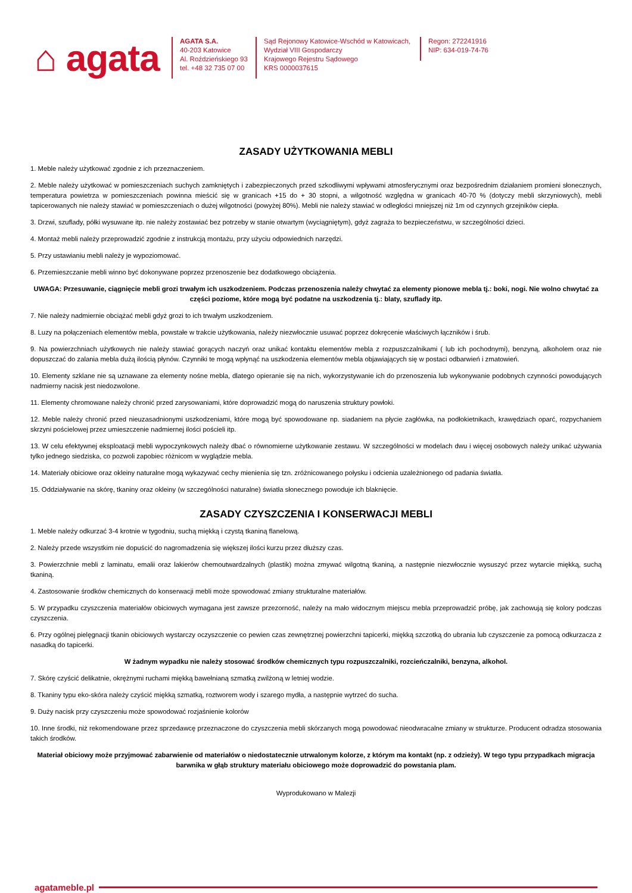⌂ agata
AGATA S.A.
40-203 Katowice
Al. Roździeńskiego 93
tel. +48 32 735 07 00
Sąd Rejonowy Katowice-Wschód w Katowicach,
Wydział VIII Gospodarczy
Krajowego Rejestru Sądowego
KRS 0000037615
Regon: 272241916
NIP: 634-019-74-76
ZASADY UŻYTKOWANIA MEBLI
1. Meble należy użytkować zgodnie z ich przeznaczeniem.
2. Meble należy użytkować w pomieszczeniach suchych zamkniętych i zabezpieczonych przed szkodliwymi wpływami atmosferycznymi oraz bezpośrednim działaniem promieni słonecznych, temperatura powietrza w pomieszczeniach powinna mieścić się w granicach +15 do + 30 stopni, a wilgotność względna w granicach 40-70 % (dotyczy mebli skrzyniowych), mebli tapicerowanych nie należy stawiać w pomieszczeniach o dużej wilgotności (powyżej 80%). Mebli nie należy stawiać w odległości mniejszej niż 1m od czynnych grzejników ciepła.
3. Drzwi, szuflady, półki wysuwane itp. nie należy zostawiać bez potrzeby w stanie otwartym (wyciągniętym), gdyż zagraża to bezpieczeństwu, w szczególności dzieci.
4. Montaż mebli należy przeprowadzić zgodnie z instrukcją montażu, przy użyciu odpowiednich narzędzi.
5. Przy ustawianiu mebli należy je wypoziomować.
6. Przemieszczanie mebli winno być dokonywane poprzez przenoszenie bez dodatkowego obciążenia.
UWAGA: Przesuwanie, ciągnięcie mebli grozi trwałym ich uszkodzeniem. Podczas przenoszenia należy chwytać za elementy pionowe mebla tj.: boki, nogi. Nie wolno chwytać za części poziome, które mogą być podatne na uszkodzenia tj.: blaty, szuflady itp.
7. Nie należy nadmiernie obciążać mebli gdyż grozi to ich trwałym uszkodzeniem.
8. Luzy na połączeniach elementów mebla, powstałe w trakcie użytkowania, należy niezwłocznie usuwać poprzez dokręcenie właściwych łączników i śrub.
9. Na powierzchniach użytkowych nie należy stawiać gorących naczyń oraz unikać kontaktu elementów mebla z rozpuszczalnikami ( lub ich pochodnymi), benzyną, alkoholem oraz nie dopuszczać do zalania mebla dużą ilością płynów. Czynniki te mogą wpłynąć na uszkodzenia elementów mebla objawiających się w postaci odbarwień i zmatowień.
10. Elementy szklane nie są uznawane za elementy nośne mebla, dlatego opieranie się na nich, wykorzystywanie ich do przenoszenia lub wykonywanie podobnych czynności powodujących nadmierny nacisk jest niedozwolone.
11. Elementy chromowane należy chronić przed zarysowaniami, które doprowadzić mogą do naruszenia struktury powłoki.
12. Meble należy chronić przed nieuzasadnionymi uszkodzeniami, które mogą być spowodowane np. siadaniem na płycie zagłówka, na podłokietnikach, krawędziach oparć, rozpychaniem skrzyni pościelowej przez umieszczenie nadmiernej ilości pościeli itp.
13. W celu efektywnej eksploatacji mebli wypoczynkowych należy dbać o równomierne użytkowanie zestawu. W szczególności w modelach dwu i więcej osobowych należy unikać używania tylko jednego siedziska, co pozwoli zapobiec różnicom w wyglądzie mebla.
14. Materiały obiciowe oraz okleiny naturalne mogą wykazywać cechy mienienia się tzn. zróżnicowanego połysku i odcienia uzależnionego od padania światła.
15. Oddziaływanie na skórę, tkaniny oraz okleiny (w szczególności naturalne) światła słonecznego powoduje ich blaknięcie.
ZASADY CZYSZCZENIA I KONSERWACJI MEBLI
1. Meble należy odkurzać 3-4 krotnie w tygodniu, suchą miękką i czystą tkaniną flanelową.
2. Należy przede wszystkim nie dopuścić do nagromadzenia się większej ilości kurzu przez dłuższy czas.
3. Powierzchnie mebli z laminatu, emalii oraz lakierów chemoutwardzalnych (plastik) można zmywać wilgotną tkaniną, a następnie niezwłocznie wysuszyć przez wytarcie miękką, suchą tkaniną.
4. Zastosowanie środków chemicznych do konserwacji mebli może spowodować zmiany strukturalne materiałów.
5. W przypadku czyszczenia materiałów obiciowych wymagana jest zawsze przezorność, należy na mało widocznym miejscu mebla przeprowadzić próbę, jak zachowują się kolory podczas czyszczenia.
6. Przy ogólnej pielęgnacji tkanin obiciowych wystarczy oczyszczenie co pewien czas zewnętrznej powierzchni tapicerki, miękką szczotką do ubrania lub czyszczenie za pomocą odkurzacza z nasadką do tapicerki.
W żadnym wypadku nie należy stosować środków chemicznych typu rozpuszczalniki, rozcieńczalniki, benzyna, alkohol.
7. Skórę czyścić delikatnie, okrężnymi ruchami miękką bawełnianą szmatką zwilżoną w letniej wodzie.
8. Tkaniny typu eko-skóra należy czyścić miękką szmatką, roztworem wody i szarego mydła, a następnie wytrzeć do sucha.
9. Duży nacisk przy czyszczeniu może spowodować rozjaśnienie kolorów
10. Inne środki, niż rekomendowane przez sprzedawcę przeznaczone do czyszczenia mebli skórzanych mogą powodować nieodwracalne zmiany w strukturze. Producent odradza stosowania takich środków.
Materiał obiciowy może przyjmować zabarwienie od materiałów o niedostatecznie utrwalonym kolorze, z którym ma kontakt (np. z odzieży). W tego typu przypadkach migracja barwnika w głąb struktury materiału obiciowego może doprowadzić do powstania plam.
Wyprodukowano w Malezji
agatameble.pl